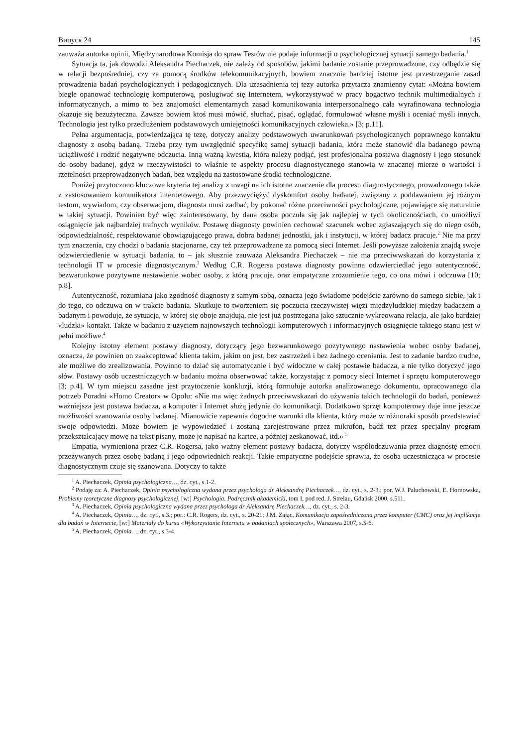Випуск 24 145
zauważa autorka opinii, Międzynarodowa Komisja do spraw Testów nie podaje informacji o psychologicznej sytuacji samego badania.<sup>1</sup>
Sytuacja ta, jak dowodzi Aleksandra Piechaczek, nie zależy od sposobów, jakimi badanie zostanie przeprowadzone, czy odbędzie się w relacji bezpośredniej, czy za pomocą środków telekomunikacyjnych, bowiem znacznie bardziej istotne jest przestrzeganie zasad prowadzenia badań psychologicznych i pedagogicznych. Dla uzasadnienia tej tezy autorka przytacza znamienny cytat: «Można bowiem biegle opanować technologię komputerową, posługiwać się Internetem, wykorzystywać w pracy bogactwo technik multimedialnych i informatycznych, a mimo to bez znajomości elementarnych zasad komunikowania interpersonalnego cała wyrafinowana technologia okazuje się bezużyteczna. Zawsze bowiem ktoś musi mówić, słuchać, pisać, oglądać, formułować własne myśli i oceniać myśli innych. Technologia jest tylko przedłużeniem podstawowych umiejętności komunikacyjnych człowieka.» [3; p.11].
Pełna argumentacja, potwierdzająca tę tezę, dotyczy analizy podstawowych uwarunkowań psychologicznych poprawnego kontaktu diagnosty z osobą badaną. Trzeba przy tym uwzględnić specyfikę samej sytuacji badania, która może stanowić dla badanego pewną uciążliwość i rodzić negatywne odczucia. Inną ważną kwestią, którą należy podjąć, jest profesjonalna postawa diagnosty i jego stosunek do osoby badanej, gdyż w rzeczywistości to właśnie te aspekty procesu diagnostycznego stanowią w znacznej mierze o wartości i rzetelności przeprowadzonych badań, bez względu na zastosowane środki technologiczne.
Poniżej przytoczono kluczowe kryteria tej analizy z uwagi na ich istotne znaczenie dla procesu diagnostycznego, prowadzonego także z zastosowaniem komunikatora internetowego. Aby przezwyciężyć dyskomfort osoby badanej, związany z poddawaniem jej różnym testom, wywiadom, czy obserwacjom, diagnosta musi zadbać, by pokonać różne przeciwności psychologiczne, pojawiające się naturalnie w takiej sytuacji. Powinien być więc zainteresowany, by dana osoba poczuła się jak najlepiej w tych okolicznościach, co umożliwi osiągnięcie jak najbardziej trafnych wyników. Postawę diagnosty powinien cechować szacunek wobec zgłaszających się do niego osób, odpowiedzialność, respektowanie obowiązującego prawa, dobra badanej jednostki, jak i instytucji, w której badacz pracuje.<sup>2</sup> Nie ma przy tym znaczenia, czy chodzi o badania stacjonarne, czy też przeprowadzane za pomocą sieci Internet. Jeśli powyższe założenia znajdą swoje odzwierciedlenie w sytuacji badania, to – jak słusznie zauważa Aleksandra Piechaczek – nie ma przeciwwskazań do korzystania z technologii IT w procesie diagnostycznym.<sup>3</sup> Według C.R. Rogersa postawa diagnosty powinna odzwierciedlać jego autentyczność, bezwarunkowe pozytywne nastawienie wobec osoby, z którą pracuje, oraz empatyczne zrozumienie tego, co ona mówi i odczuwa [10; p.8].
Autentyczność, rozumiana jako zgodność diagnosty z samym sobą, oznacza jego świadome podejście zarówno do samego siebie, jak i do tego, co odczuwa on w trakcie badania. Skutkuje to tworzeniem się poczucia rzeczywistej więzi międzyludzkiej między badaczem a badanym i powoduje, że sytuacja, w której się oboje znajdują, nie jest już postrzegana jako sztucznie wykreowana relacja, ale jako bardziej «ludzki» kontakt. Także w badaniu z użyciem najnowszych technologii komputerowych i informacyjnych osiągnięcie takiego stanu jest w pełni możliwe.<sup>4</sup>
Kolejny istotny element postawy diagnosty, dotyczący jego bezwarunkowego pozytywnego nastawienia wobec osoby badanej, oznacza, że powinien on zaakceptować klienta takim, jakim on jest, bez zastrzeżeń i bez żadnego oceniania. Jest to zadanie bardzo trudne, ale możliwe do zrealizowania. Powinno to dziać się automatycznie i być widoczne w całej postawie badacza, a nie tylko dotyczyć jego słów. Postawy osób uczestniczących w badaniu można obserwować także, korzystając z pomocy sieci Internet i sprzętu komputerowego [3; p.4]. W tym miejscu zasadne jest przytoczenie konkluzji, którą formułuje autorka analizowanego dokumentu, opracowanego dla potrzeb Poradni «Homo Creator» w Opolu: «Nie ma więc żadnych przeciwwskazań do używania takich technologii do badań, ponieważ ważniejsza jest postawa badacza, a komputer i Internet służą jedynie do komunikacji. Dodatkowo sprzęt komputerowy daje inne jeszcze możliwości szanowania osoby badanej. Mianowicie zapewnia dogodne warunki dla klienta, który może w różnoraki sposób przedstawiać swoje odpowiedzi. Może bowiem je wypowiedzieć i zostaną zarejestrowane przez mikrofon, bądź też przez specjalny program przekształcający mowę na tekst pisany, może je napisać na kartce, a później zeskanować, itd.» <sup>5</sup>
Empatia, wymieniona przez C.R. Rogersa, jako ważny element postawy badacza, dotyczy współodczuwania przez diagnostę emocji przeżywanych przez osobę badaną i jego odpowiednich reakcji. Takie empatyczne podejście sprawia, że osoba uczestnicząca w procesie diagnostycznym czuje się szanowana. Dotyczy to także
<sup>1</sup> A. Piechaczek, Opinia psychologiczna…, dz. cyt., s.1-2.
<sup>2</sup> Podaję za: A. Piechaczek, Opinia psychologiczna wydana przez psychologa dr Aleksandrę Piechaczek…, dz. cyt., s. 2-3.; por. W.J. Paluchowski, E. Hornowska, Problemy teoretyczne diagnozy psychologicznej, [w:] Psychologia. Podręcznik akademicki, tom I, pod red. J. Strelau, Gdańsk 2000, s.511.
<sup>3</sup> A. Piechaczek, Opinia psychologiczna wydana przez psychologa dr Aleksandrę Piechaczek…, dz. cyt., s. 2-3.
<sup>4</sup> A. Piechaczek, Opinia…, dz. cyt., s.3.; por.: C.R. Rogers, dz. cyt., s. 20-21; J.M. Zając, Komunikacja zapośredniczona przez komputer (CMC) oraz jej implikacje dla badań w Internecie, [w:] Materiały do kursu «Wykorzystanie Internetu w badaniach społecznych», Warszawa 2007, s.5-6.
<sup>5</sup> A. Piechaczek, Opinia…, dz. cyt., s.3-4.